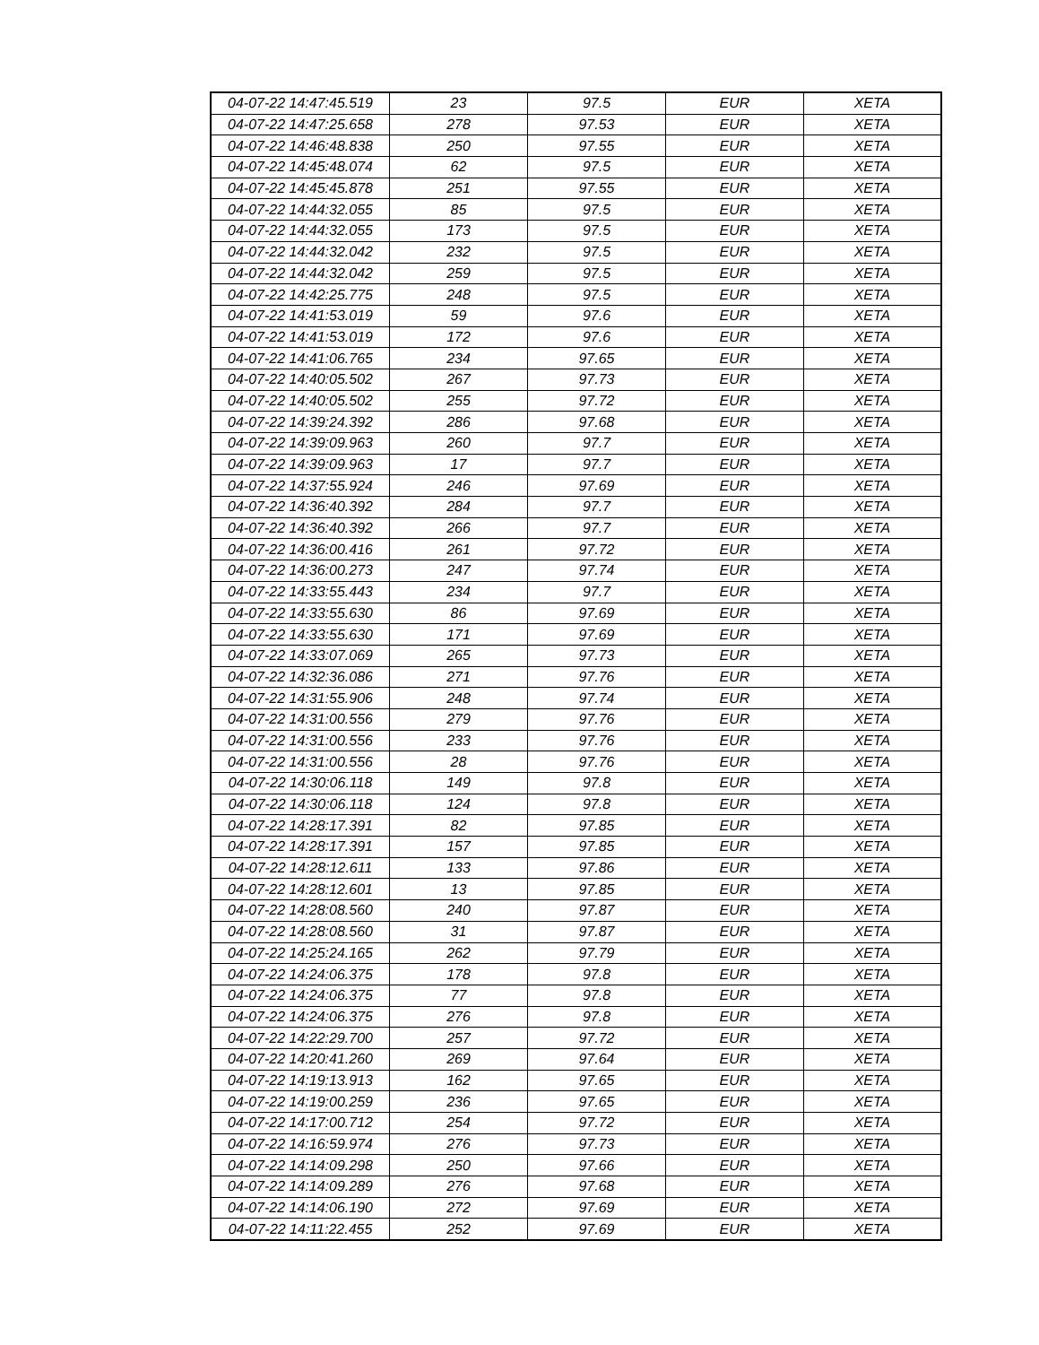| 04-07-22 14:47:45.519 | 23 | 97.5 | EUR | XETA |
| 04-07-22 14:47:25.658 | 278 | 97.53 | EUR | XETA |
| 04-07-22 14:46:48.838 | 250 | 97.55 | EUR | XETA |
| 04-07-22 14:45:48.074 | 62 | 97.5 | EUR | XETA |
| 04-07-22 14:45:45.878 | 251 | 97.55 | EUR | XETA |
| 04-07-22 14:44:32.055 | 85 | 97.5 | EUR | XETA |
| 04-07-22 14:44:32.055 | 173 | 97.5 | EUR | XETA |
| 04-07-22 14:44:32.042 | 232 | 97.5 | EUR | XETA |
| 04-07-22 14:44:32.042 | 259 | 97.5 | EUR | XETA |
| 04-07-22 14:42:25.775 | 248 | 97.5 | EUR | XETA |
| 04-07-22 14:41:53.019 | 59 | 97.6 | EUR | XETA |
| 04-07-22 14:41:53.019 | 172 | 97.6 | EUR | XETA |
| 04-07-22 14:41:06.765 | 234 | 97.65 | EUR | XETA |
| 04-07-22 14:40:05.502 | 267 | 97.73 | EUR | XETA |
| 04-07-22 14:40:05.502 | 255 | 97.72 | EUR | XETA |
| 04-07-22 14:39:24.392 | 286 | 97.68 | EUR | XETA |
| 04-07-22 14:39:09.963 | 260 | 97.7 | EUR | XETA |
| 04-07-22 14:39:09.963 | 17 | 97.7 | EUR | XETA |
| 04-07-22 14:37:55.924 | 246 | 97.69 | EUR | XETA |
| 04-07-22 14:36:40.392 | 284 | 97.7 | EUR | XETA |
| 04-07-22 14:36:40.392 | 266 | 97.7 | EUR | XETA |
| 04-07-22 14:36:00.416 | 261 | 97.72 | EUR | XETA |
| 04-07-22 14:36:00.273 | 247 | 97.74 | EUR | XETA |
| 04-07-22 14:33:55.443 | 234 | 97.7 | EUR | XETA |
| 04-07-22 14:33:55.630 | 86 | 97.69 | EUR | XETA |
| 04-07-22 14:33:55.630 | 171 | 97.69 | EUR | XETA |
| 04-07-22 14:33:07.069 | 265 | 97.73 | EUR | XETA |
| 04-07-22 14:32:36.086 | 271 | 97.76 | EUR | XETA |
| 04-07-22 14:31:55.906 | 248 | 97.74 | EUR | XETA |
| 04-07-22 14:31:00.556 | 279 | 97.76 | EUR | XETA |
| 04-07-22 14:31:00.556 | 233 | 97.76 | EUR | XETA |
| 04-07-22 14:31:00.556 | 28 | 97.76 | EUR | XETA |
| 04-07-22 14:30:06.118 | 149 | 97.8 | EUR | XETA |
| 04-07-22 14:30:06.118 | 124 | 97.8 | EUR | XETA |
| 04-07-22 14:28:17.391 | 82 | 97.85 | EUR | XETA |
| 04-07-22 14:28:17.391 | 157 | 97.85 | EUR | XETA |
| 04-07-22 14:28:12.611 | 133 | 97.86 | EUR | XETA |
| 04-07-22 14:28:12.601 | 13 | 97.85 | EUR | XETA |
| 04-07-22 14:28:08.560 | 240 | 97.87 | EUR | XETA |
| 04-07-22 14:28:08.560 | 31 | 97.87 | EUR | XETA |
| 04-07-22 14:25:24.165 | 262 | 97.79 | EUR | XETA |
| 04-07-22 14:24:06.375 | 178 | 97.8 | EUR | XETA |
| 04-07-22 14:24:06.375 | 77 | 97.8 | EUR | XETA |
| 04-07-22 14:24:06.375 | 276 | 97.8 | EUR | XETA |
| 04-07-22 14:22:29.700 | 257 | 97.72 | EUR | XETA |
| 04-07-22 14:20:41.260 | 269 | 97.64 | EUR | XETA |
| 04-07-22 14:19:13.913 | 162 | 97.65 | EUR | XETA |
| 04-07-22 14:19:00.259 | 236 | 97.65 | EUR | XETA |
| 04-07-22 14:17:00.712 | 254 | 97.72 | EUR | XETA |
| 04-07-22 14:16:59.974 | 276 | 97.73 | EUR | XETA |
| 04-07-22 14:14:09.298 | 250 | 97.66 | EUR | XETA |
| 04-07-22 14:14:09.289 | 276 | 97.68 | EUR | XETA |
| 04-07-22 14:14:06.190 | 272 | 97.69 | EUR | XETA |
| 04-07-22 14:11:22.455 | 252 | 97.69 | EUR | XETA |